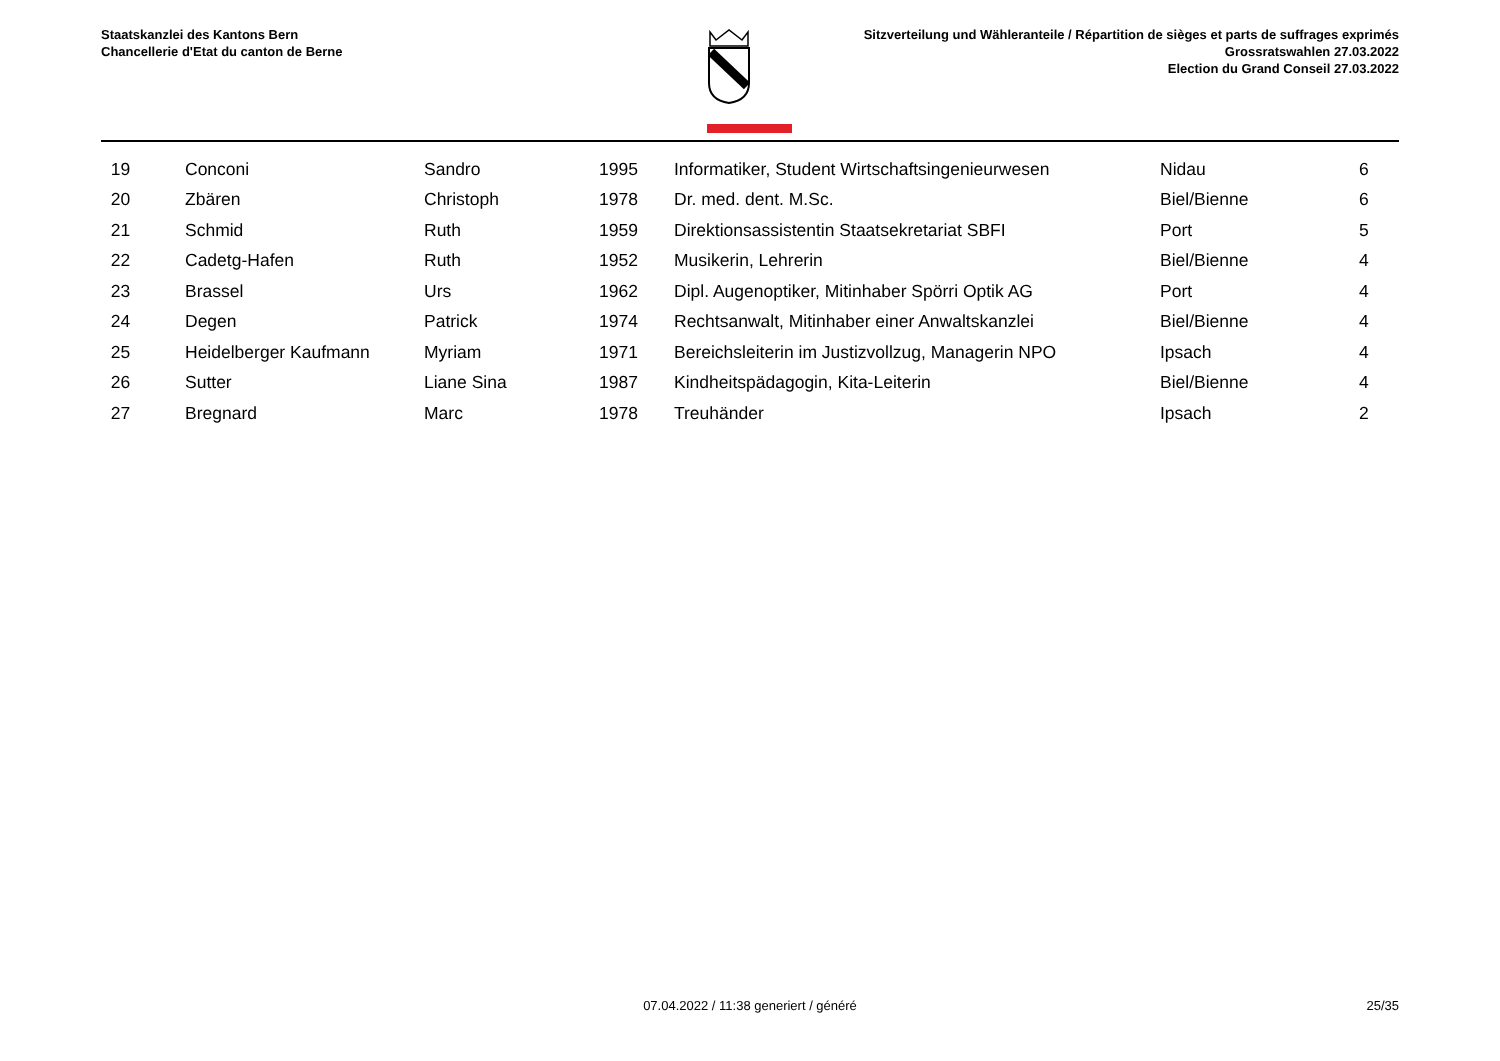Staatskanzlei des Kantons Bern
Chancellerie d'Etat du canton de Berne
Sitzverteilung und Wähleranteile / Répartition de sièges et parts de suffrages exprimés
Grossratswahlen 27.03.2022
Election du Grand Conseil 27.03.2022
| 19 | Conconi | Sandro | 1995 | Informatiker, Student Wirtschaftsingenieurwesen | Nidau | 6 |
| 20 | Zbären | Christoph | 1978 | Dr. med. dent. M.Sc. | Biel/Bienne | 6 |
| 21 | Schmid | Ruth | 1959 | Direktionsassistentin Staatsekretariat SBFI | Port | 5 |
| 22 | Cadetg-Hafen | Ruth | 1952 | Musikerin, Lehrerin | Biel/Bienne | 4 |
| 23 | Brassel | Urs | 1962 | Dipl. Augenoptiker, Mitinhaber Spörri Optik AG | Port | 4 |
| 24 | Degen | Patrick | 1974 | Rechtsanwalt, Mitinhaber einer Anwaltskanzlei | Biel/Bienne | 4 |
| 25 | Heidelberger Kaufmann | Myriam | 1971 | Bereichsleiterin im Justizvollzug, Managerin NPO | Ipsach | 4 |
| 26 | Sutter | Liane Sina | 1987 | Kindheitspädagogin, Kita-Leiterin | Biel/Bienne | 4 |
| 27 | Bregnard | Marc | 1978 | Treuhänder | Ipsach | 2 |
07.04.2022 / 11:38 generiert / généré
25/35